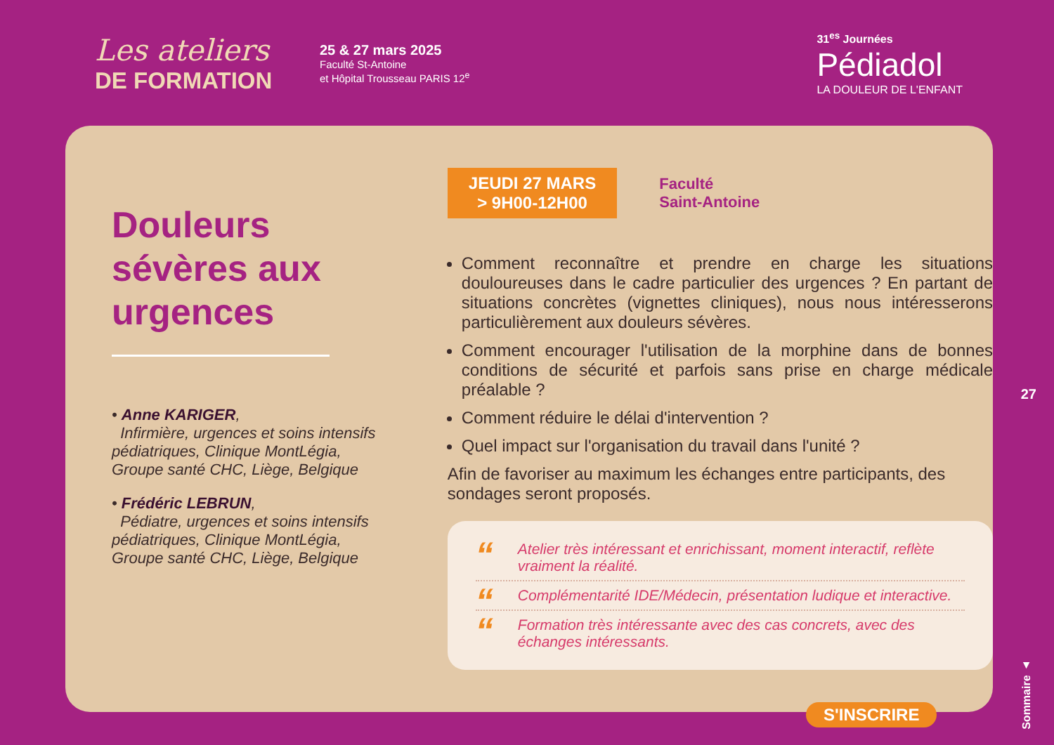Les ateliers
DE FORMATION
25 & 27 mars 2025
Faculté St-Antoine
et Hôpital Trousseau PARIS 12<sup>e</sup>
31<sup>es</sup> Journées
Pédiadol
LA DOULEUR DE L'ENFANT
Douleurs sévères aux urgences
• Anne KARIGER,
Infirmière, urgences et soins intensifs pédiatriques, Clinique MontLégia, Groupe santé CHC, Liège, Belgique
• Frédéric LEBRUN,
Pédiatre, urgences et soins intensifs pédiatriques, Clinique MontLégia, Groupe santé CHC, Liège, Belgique
JEUDI 27 MARS
> 9H00-12H00
Faculté
Saint-Antoine
Comment reconnaître et prendre en charge les situations douloureuses dans le cadre particulier des urgences ? En partant de situations concrètes (vignettes cliniques), nous nous intéresserons particulièrement aux douleurs sévères.
Comment encourager l'utilisation de la morphine dans de bonnes conditions de sécurité et parfois sans prise en charge médicale préalable ?
Comment réduire le délai d'intervention ?
Quel impact sur l'organisation du travail dans l'unité ?
Afin de favoriser au maximum les échanges entre participants, des sondages seront proposés.
“Atelier très intéressant et enrichissant, moment interactif, reflète vraiment la réalité.
“Complémentarité IDE/Médecin, présentation ludique et interactive.
“Formation très intéressante avec des cas concrets, avec des échanges intéressants.
27
S'INSCRIRE
Sommaire ▲